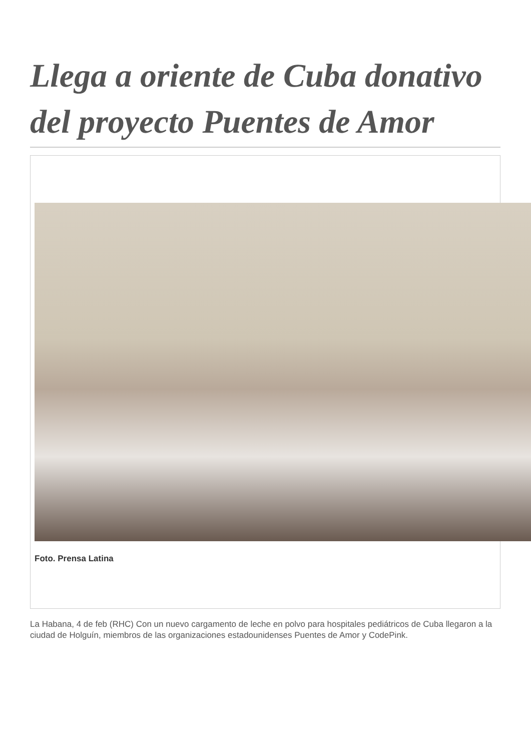Llega a oriente de Cuba donativo del proyecto Puentes de Amor
Foto. Prensa Latina
La Habana, 4 de feb (RHC) Con un nuevo cargamento de leche en polvo para hospitales pediátricos de Cuba llegaron a la ciudad de Holguín, miembros de las organizaciones estadounidenses Puentes de Amor y CodePink.